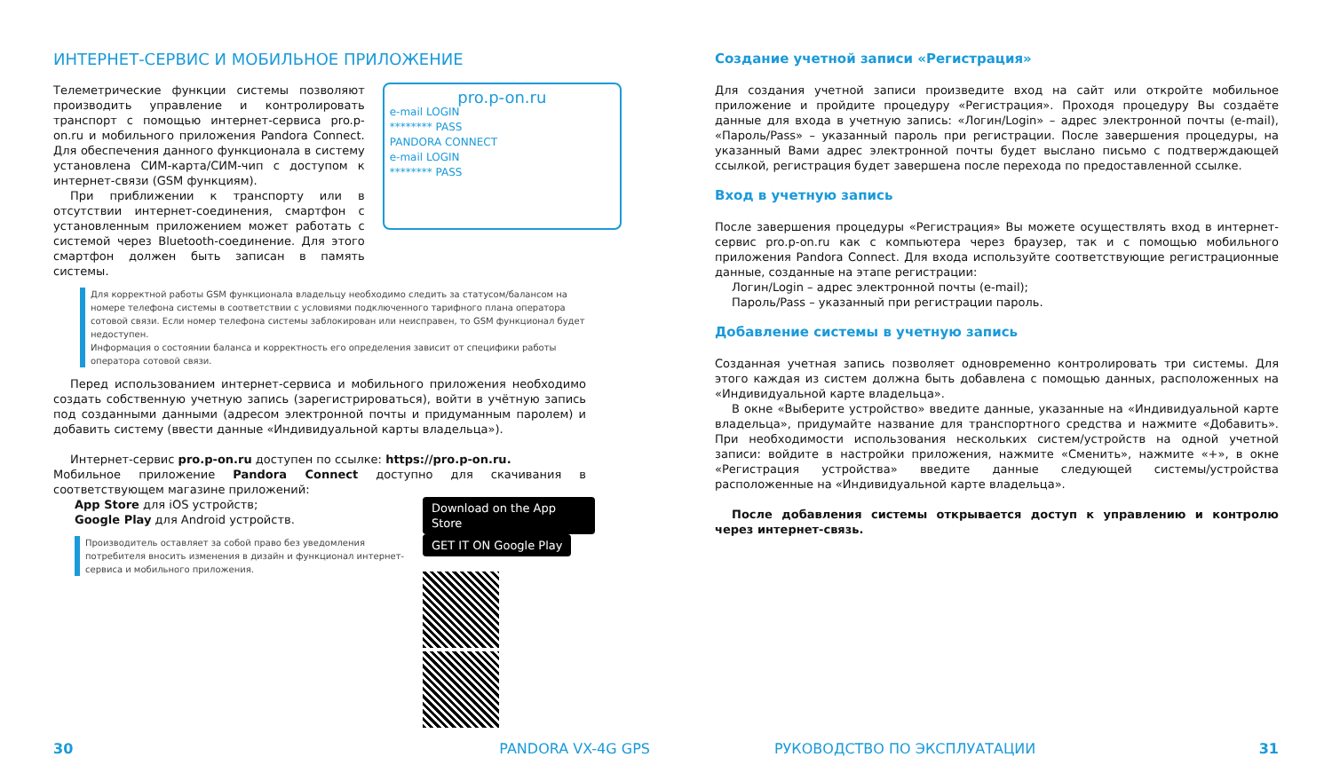ИНТЕРНЕТ-СЕРВИС И МОБИЛЬНОЕ ПРИЛОЖЕНИЕ
Телеметрические функции системы позволяют производить управление и контролировать транспорт с помощью интернет-сервиса pro.p-on.ru и мобильного приложения Pandora Connect. Для обеспечения данного функционала в систему установлена СИМ-карта/СИМ-чип с доступом к интернет-связи (GSM функциям).
При приближении к транспорту или в отсутствии интернет-соединения, смартфон с установленным приложением может работать с системой через Bluetooth-соединение. Для этого смартфон должен быть записан в память системы.
pro.p-on.ru
e-mail LOGIN
******** PASS
PANDORA CONNECT
e-mail LOGIN
******** PASS
Для корректной работы GSM функционала владельцу необходимо следить за статусом/балансом на номере телефона системы в соответствии с условиями подключенного тарифного плана оператора сотовой связи. Если номер телефона системы заблокирован или неисправен, то GSM функционал будет недоступен.
Информация о состоянии баланса и корректность его определения зависит от специфики работы оператора сотовой связи.
Перед использованием интернет-сервиса и мобильного приложения необходимо создать собственную учетную запись (зарегистрироваться), войти в учётную запись под созданными данными (адресом электронной почты и придуманным паролем) и добавить систему (ввести данные «Индивидуальной карты владельца»).
Интернет-сервис pro.p-on.ru доступен по ссылке: https://pro.p-on.ru.
Мобильное приложение Pandora Connect доступно для скачивания в соответствующем магазине приложений:
App Store для iOS устройств;
Google Play для Android устройств.
Производитель оставляет за собой право без уведомления потребителя вносить изменения в дизайн и функционал интернет-сервиса и мобильного приложения.
Download on the App Store GET IT ON Google Play
Создание учетной записи «Регистрация»
Для создания учетной записи произведите вход на сайт или откройте мобильное приложение и пройдите процедуру «Регистрация». Проходя процедуру Вы создаёте данные для входа в учетную запись: «Логин/Login» – адрес электронной почты (e-mail), «Пароль/Pass» – указанный пароль при регистрации. После завершения процедуры, на указанный Вами адрес электронной почты будет выслано письмо с подтверждающей ссылкой, регистрация будет завершена после перехода по предоставленной ссылке.
Вход в учетную запись
После завершения процедуры «Регистрация» Вы можете осуществлять вход в интернет-сервис pro.p-on.ru как с компьютера через браузер, так и с помощью мобильного приложения Pandora Connect. Для входа используйте соответствующие регистрационные данные, созданные на этапе регистрации:
Логин/Login – адрес электронной почты (e-mail);
Пароль/Pass – указанный при регистрации пароль.
Добавление системы в учетную запись
Созданная учетная запись позволяет одновременно контролировать три системы. Для этого каждая из систем должна быть добавлена с помощью данных, расположенных на «Индивидуальной карте владельца».
В окне «Выберите устройство» введите данные, указанные на «Индивидуальной карте владельца», придумайте название для транспортного средства и нажмите «Добавить». При необходимости использования нескольких систем/устройств на одной учетной записи: войдите в настройки приложения, нажмите «Сменить», нажмите «+», в окне «Регистрация устройства» введите данные следующей системы/устройства расположенные на «Индивидуальной карте владельца».
После добавления системы открывается доступ к управлению и контролю через интернет-связь.
30 PANDORA VX-4G GPS РУКОВОДСТВО ПО ЭКСПЛУАТАЦИИ 31